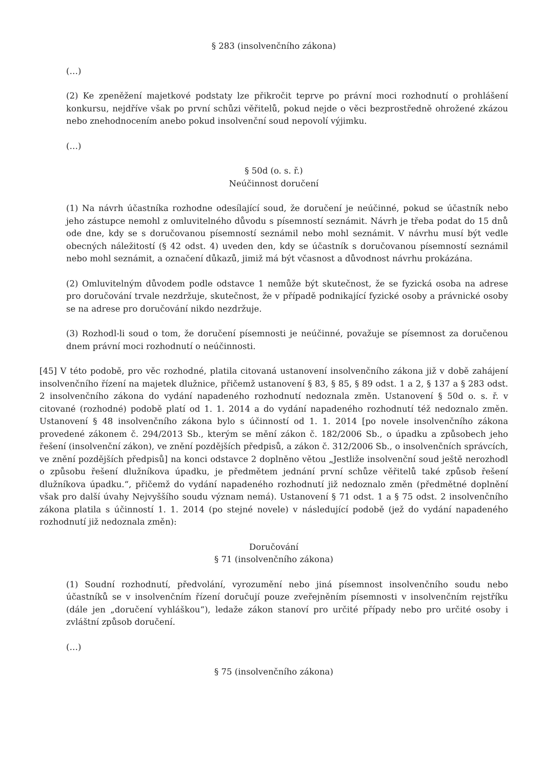§ 283 (insolvenčního zákona)
(…)
(2) Ke zpeněžení majetkové podstaty lze přikročit teprve po právní moci rozhodnutí o prohlášení konkursu, nejdříve však po první schůzi věřitelů, pokud nejde o věci bezprostředně ohrožené zkázou nebo znehodnocením anebo pokud insolvenční soud nepovolí výjimku.
(…)
§ 50d (o. s. ř.)
Neúčinnost doručení
(1) Na návrh účastníka rozhodne odesílající soud, že doručení je neúčinné, pokud se účastník nebo jeho zástupce nemohl z omluvitelného důvodu s písemností seznámit. Návrh je třeba podat do 15 dnů ode dne, kdy se s doručovanou písemností seznámil nebo mohl seznámit. V návrhu musí být vedle obecných náležitostí (§ 42 odst. 4) uveden den, kdy se účastník s doručovanou písemností seznámil nebo mohl seznámit, a označení důkazů, jimiž má být včasnost a důvodnost návrhu prokázána.
(2) Omluvitelným důvodem podle odstavce 1 nemůže být skutečnost, že se fyzická osoba na adrese pro doručování trvale nezdržuje, skutečnost, že v případě podnikající fyzické osoby a právnické osoby se na adrese pro doručování nikdo nezdržuje.
(3) Rozhodl-li soud o tom, že doručení písemnosti je neúčinné, považuje se písemnost za doručenou dnem právní moci rozhodnutí o neúčinnosti.
[45] V této podobě, pro věc rozhodné, platila citovaná ustanovení insolvenčního zákona již v době zahájení insolvenčního řízení na majetek dlužnice, přičemž ustanovení § 83, § 85, § 89 odst. 1 a 2, § 137 a § 283 odst. 2 insolvenčního zákona do vydání napadeného rozhodnutí nedoznala změn. Ustanovení § 50d o. s. ř. v citované (rozhodné) podobě platí od 1. 1. 2014 a do vydání napadeného rozhodnutí též nedoznalo změn. Ustanovení § 48 insolvenčního zákona bylo s účinností od 1. 1. 2014 [po novele insolvenčního zákona provedené zákonem č. 294/2013 Sb., kterým se mění zákon č. 182/2006 Sb., o úpadku a způsobech jeho řešení (insolvenční zákon), ve znění pozdějších předpisů, a zákon č. 312/2006 Sb., o insolvenčních správcích, ve znění pozdějších předpisů] na konci odstavce 2 doplněno větou „Jestliže insolvenční soud ještě nerozhodl o způsobu řešení dlužníkova úpadku, je předmětem jednání první schůze věřitelů také způsob řešení dlužníkova úpadku.“, přičemž do vydání napadeného rozhodnutí již nedoznalo změn (předmětné doplnění však pro další úvahy Nejvyššího soudu význam nemá). Ustanovení § 71 odst. 1 a § 75 odst. 2 insolvenčního zákona platila s účinností 1. 1. 2014 (po stejné novele) v následující podobě (jež do vydání napadeného rozhodnutí již nedoznala změn):
Doručování
§ 71 (insolvenčního zákona)
(1) Soudní rozhodnutí, předvolání, vyrozumění nebo jiná písemnost insolvenčního soudu nebo účastníků se v insolvenčním řízení doručují pouze zveřejněním písemnosti v insolvenčním rejstříku (dále jen „doručení vyhláškou“), ledaže zákon stanoví pro určité případy nebo pro určité osoby i zvláštní způsob doručení.
(…)
§ 75 (insolvenčního zákona)